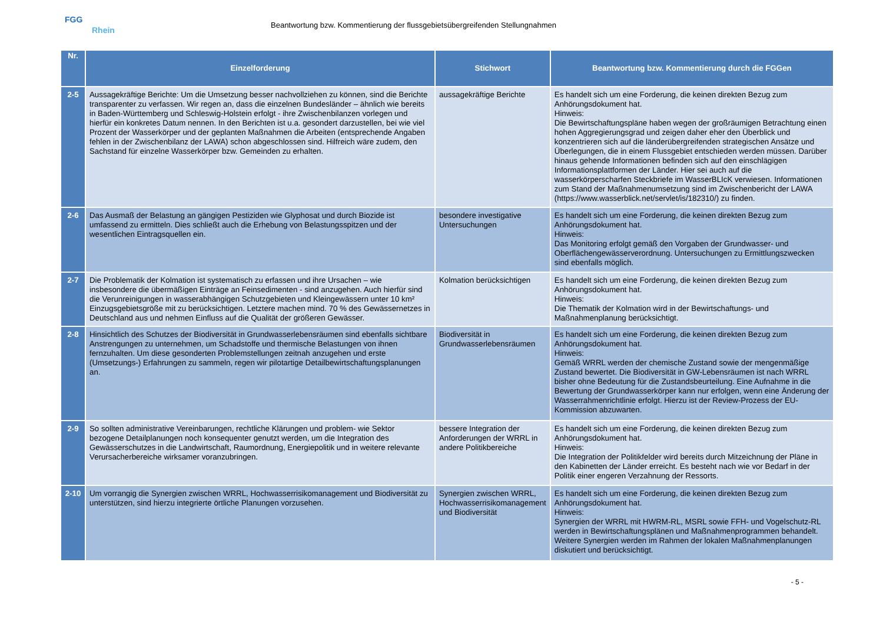FGG
Rhein
Beantwortung bzw. Kommentierung der flussgebietsübergreifenden Stellungnahmen
| Nr. | Einzelforderung | Stichwort | Beantwortung bzw. Kommentierung durch die FGGen |
| --- | --- | --- | --- |
| 2-5 | Aussagekräftige Berichte: Um die Umsetzung besser nachvollziehen zu können, sind die Berichte transparenter zu verfassen. Wir regen an, dass die einzelnen Bundesländer – ähnlich wie bereits in Baden-Württemberg und Schleswig-Holstein erfolgt - ihre Zwischenbilanzen vorlegen und hierfür ein konkretes Datum nennen. In den Berichten ist u.a. gesondert darzustellen, bei wie viel Prozent der Wasserkörper und der geplanten Maßnahmen die Arbeiten (entsprechende Angaben fehlen in der Zwischenbilanz der LAWA) schon abgeschlossen sind. Hilfreich wäre zudem, den Sachstand für einzelne Wasserkörper bzw. Gemeinden zu erhalten. | aussagekräftige Berichte | Es handelt sich um eine Forderung, die keinen direkten Bezug zum Anhörungsdokument hat. Hinweis: Die Bewirtschaftungspläne haben wegen der großräumigen Betrachtung einen hohen Aggregierungsgrad und zeigen daher eher den Überblick und konzentrieren sich auf die länderübergreifenden strategischen Ansätze und Überlegungen, die in einem Flussgebiet entschieden werden müssen. Darüber hinaus gehende Informationen befinden sich auf den einschlägigen Informationsplattformen der Länder. Hier sei auch auf die wasserkörperscharfen Steckbriefe im WasserBLIcK verwiesen. Informationen zum Stand der Maßnahmenumsetzung sind im Zwischenbericht der LAWA (https://www.wasserblick.net/servlet/is/182310/) zu finden. |
| 2-6 | Das Ausmaß der Belastung an gängigen Pestiziden wie Glyphosat und durch Biozide ist umfassend zu ermitteln. Dies schließt auch die Erhebung von Belastungsspitzen und der wesentlichen Eintragsquellen ein. | besondere investigative Untersuchungen | Es handelt sich um eine Forderung, die keinen direkten Bezug zum Anhörungsdokument hat. Hinweis: Das Monitoring erfolgt gemäß den Vorgaben der Grundwasser- und Oberflächengewässerverordnung. Untersuchungen zu Ermittlungszwecken sind ebenfalls möglich. |
| 2-7 | Die Problematik der Kolmation ist systematisch zu erfassen und ihre Ursachen – wie insbesondere die übermäßigen Einträge an Feinsedimenten - sind anzugehen. Auch hierfür sind die Verunreinigungen in wasserabhängigen Schutzgebieten und Kleingewässern unter 10 km² Einzugsgebietsgröße mit zu berücksichtigen. Letztere machen mind. 70 % des Gewässernetzes in Deutschland aus und nehmen Einfluss auf die Qualität der größeren Gewässer. | Kolmation berücksichtigen | Es handelt sich um eine Forderung, die keinen direkten Bezug zum Anhörungsdokument hat. Hinweis: Die Thematik der Kolmation wird in der Bewirtschaftungs- und Maßnahmenplanung berücksichtigt. |
| 2-8 | Hinsichtlich des Schutzes der Biodiversität in Grundwasserlebensräumen sind ebenfalls sichtbare Anstrengungen zu unternehmen, um Schadstoffe und thermische Belastungen von ihnen fernzuhalten. Um diese gesonderten Problemstellungen zeitnah anzugehen und erste (Umsetzungs-) Erfahrungen zu sammeln, regen wir pilotartige Detailbewirtschaftungsplanungen an. | Biodiversität in Grundwasserlebensräumen | Es handelt sich um eine Forderung, die keinen direkten Bezug zum Anhörungsdokument hat. Hinweis: Gemäß WRRL werden der chemische Zustand sowie der mengenmäßige Zustand bewertet. Die Biodiversität in GW-Lebensräumen ist nach WRRL bisher ohne Bedeutung für die Zustandsbeurteilung. Eine Aufnahme in die Bewertung der Grundwasserkörper kann nur erfolgen, wenn eine Änderung der Wasserrahmenrichtlinie erfolgt. Hierzu ist der Review-Prozess der EU-Kommission abzuwarten. |
| 2-9 | So sollten administrative Vereinbarungen, rechtliche Klärungen und problem- wie Sektor bezogene Detailplanungen noch konsequenter genutzt werden, um die Integration des Gewässerschutzes in die Landwirtschaft, Raumordnung, Energiepolitik und in weitere relevante Verursacherbereiche wirksamer voranzubringen. | bessere Integration der Anforderungen der WRRL in andere Politikbereiche | Es handelt sich um eine Forderung, die keinen direkten Bezug zum Anhörungsdokument hat. Hinweis: Die Integration der Politikfelder wird bereits durch Mitzeichnung der Pläne in den Kabinetten der Länder erreicht. Es besteht nach wie vor Bedarf in der Politik einer engeren Verzahnung der Ressorts. |
| 2-10 | Um vorrangig die Synergien zwischen WRRL, Hochwasserrisikomanagement und Biodiversität zu unterstützen, sind hierzu integrierte örtliche Planungen vorzusehen. | Synergien zwischen WRRL, Hochwasserrisikomanagement und Biodiversität | Es handelt sich um eine Forderung, die keinen direkten Bezug zum Anhörungsdokument hat. Hinweis: Synergien der WRRL mit HWRM-RL, MSRL sowie FFH- und Vogelschutz-RL werden in Bewirtschaftungsplänen und Maßnahmenprogrammen behandelt. Weitere Synergien werden im Rahmen der lokalen Maßnahmenplanungen diskutiert und berücksichtigt. |
- 5 -